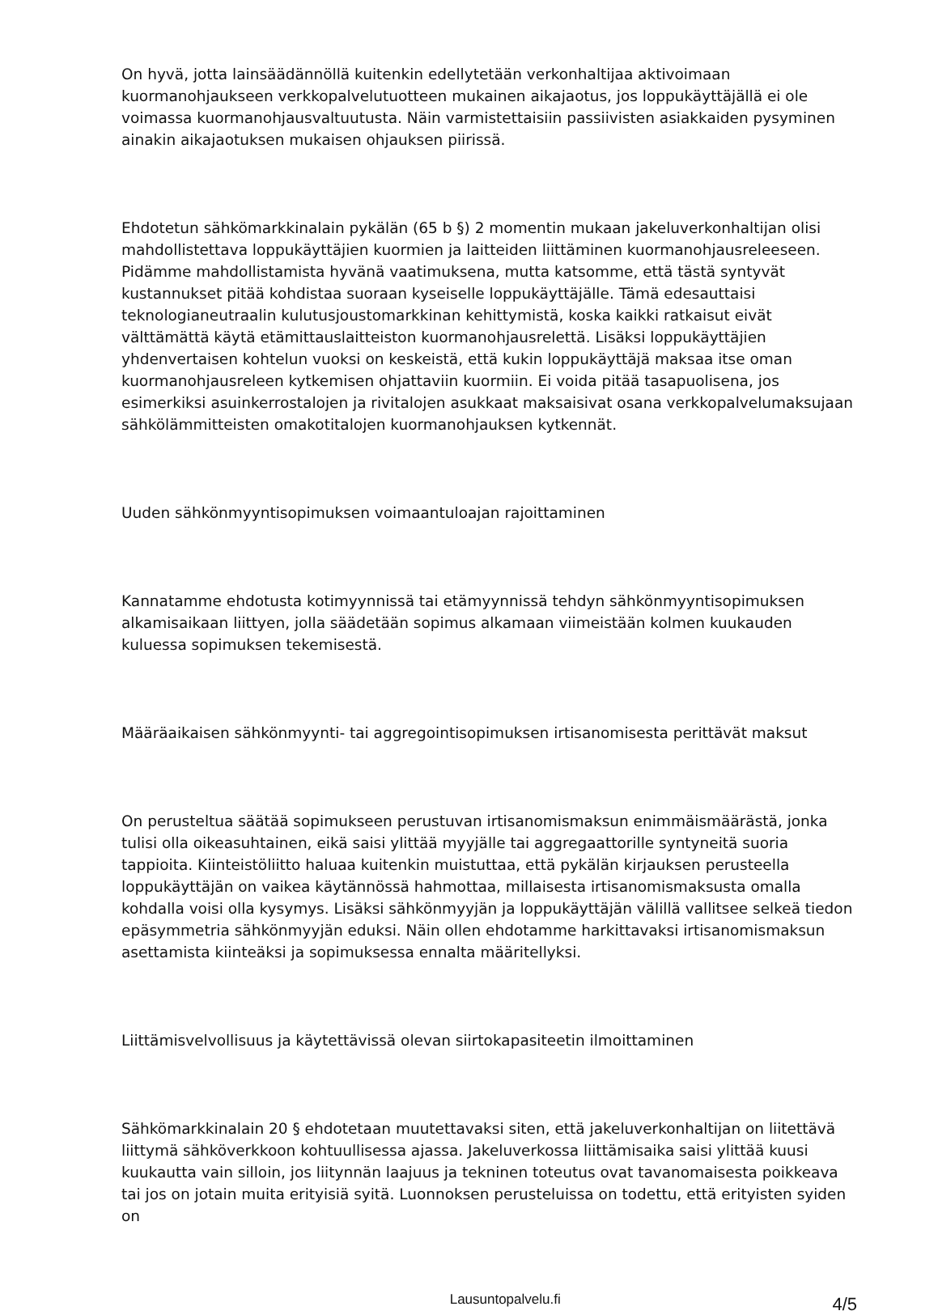On hyvä, jotta lainsäädännöllä kuitenkin edellytetään verkonhaltijaa aktivoimaan kuormanohjaukseen verkkopalvelutuotteen mukainen aikajaotus, jos loppukäyttäjällä ei ole voimassa kuormanohjausvaltuutusta. Näin varmistettaisiin passiivisten asiakkaiden pysyminen ainakin aikajaotuksen mukaisen ohjauksen piirissä.
Ehdotetun sähkömarkkinalain pykälän (65 b §) 2 momentin mukaan jakeluverkonhaltijan olisi mahdollistettava loppukäyttäjien kuormien ja laitteiden liittäminen kuormanohjausreleeseen. Pidämme mahdollistamista hyvänä vaatimuksena, mutta katsomme, että tästä syntyvät kustannukset pitää kohdistaa suoraan kyseiselle loppukäyttäjälle. Tämä edesauttaisi teknologianeutraalin kulutusjoustomarkkinan kehittymistä, koska kaikki ratkaisut eivät välttämättä käytä etämittauslaitteiston kuormanohjausrelettä. Lisäksi loppukäyttäjien yhdenvertaisen kohtelun vuoksi on keskeistä, että kukin loppukäyttäjä maksaa itse oman kuormanohjausreleen kytkemisen ohjattaviin kuormiin. Ei voida pitää tasapuolisena, jos esimerkiksi asuinkerrostalojen ja rivitalojen asukkaat maksaisivat osana verkkopalvelumaksujaan sähkölämmitteisten omakotitalojen kuormanohjauksen kytkennät.
Uuden sähkönmyyntisopimuksen voimaantuloajan rajoittamine­n
Kannatamme ehdotusta kotimyynnissä tai etämyynnissä tehdyn sähkönmyyntisopimuksen alkamisaikaan liittyen, jolla säädetään sopimus alkamaan viimeistään kolmen kuukauden kuluessa sopimuksen tekemisestä.
Määräaikaisen sähkönmyynti- tai aggregointisopimuksen irtisanomisesta perittävät maksut
On perusteltua säätää sopimukseen perustuvan irtisanomismaksun enimmäismäärästä, jonka tulisi olla oikeasuhtainen, eikä saisi ylittää myyjälle tai aggregaattorille syntyneitä suoria tappioita. Kiinteistöliitto haluaa kuitenkin muistuttaa, että pykälän kirjauksen perusteella loppukäyttäjän on vaikea käytännössä hahmottaa, millaisesta irtisanomismaksusta omalla kohdalla voisi olla kysymys. Lisäksi sähkönmyyjän ja loppukäyttäjän välillä vallitsee selkeä tiedon epäsymmetria sähkönmyyjän eduksi. Näin ollen ehdotamme harkittavaksi irtisanomismaksun asettamista kiinteäksi ja sopimuksessa ennalta määritellyksi.
Liittämisvelvollisuus ja käytettävissä olevan siirtokapasiteetin ilmoittaminen
Sähkömarkkinalain 20 § ehdotetaan muutettavaksi siten, että jakeluverkonhaltijan on liitettävä liittymä sähköverkkoon kohtuullisessa ajassa. Jakeluverkossa liittämisaika saisi ylittää kuusi kuukautta vain silloin, jos liitynnän laajuus ja tekninen toteutus ovat tavanomaisesta poikkeava tai jos on jotain muita erityisiä syitä. Luonnoksen perusteluissa on todettu, että erityisten syiden on
4/5 Lausuntopalvelu.fi